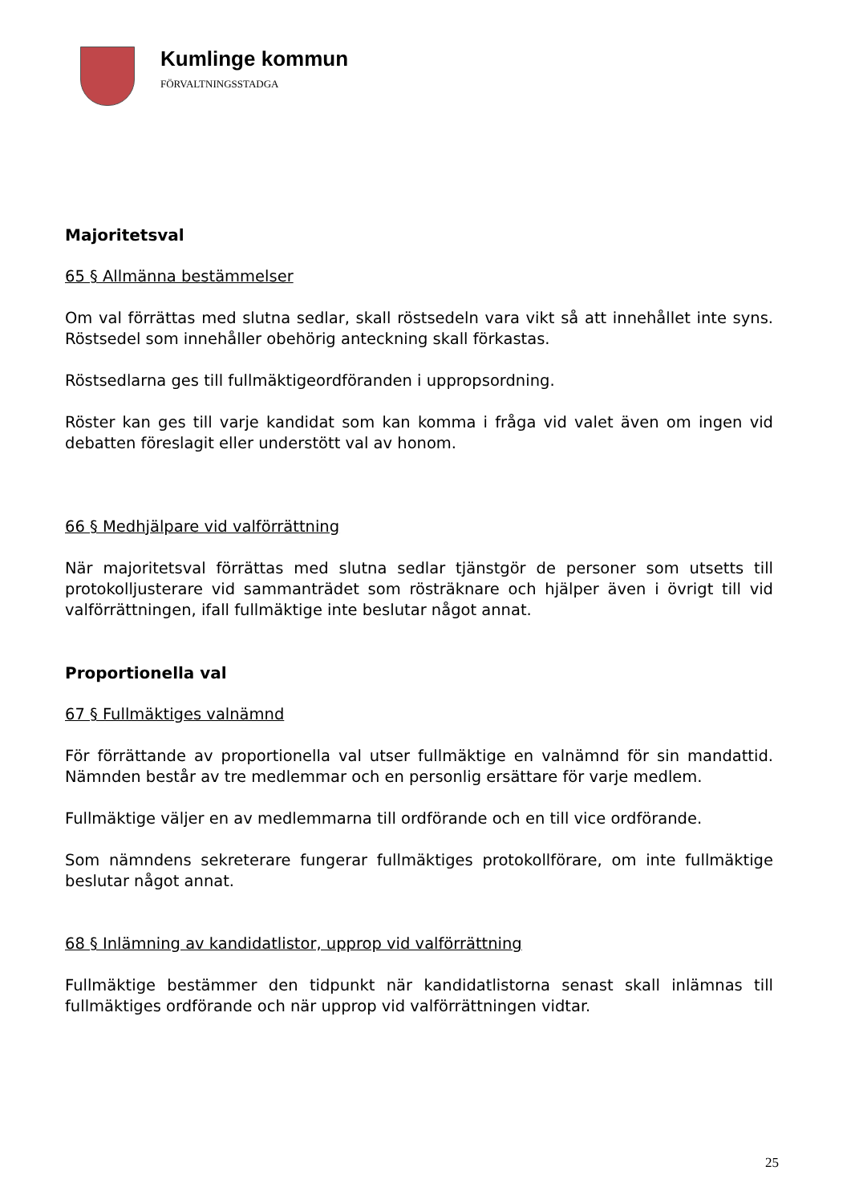Kumlinge kommun
FÖRVALTNINGSSTADGA
Majoritetsval
65 § Allmänna bestämmelser
Om val förrättas med slutna sedlar, skall röstsedeln vara vikt så att innehållet inte syns. Röstsedel som innehåller obehörig anteckning skall förkastas.
Röstsedlarna ges till fullmäktigeordföranden i uppropsordning.
Röster kan ges till varje kandidat som kan komma i fråga vid valet även om ingen vid debatten föreslagit eller understött val av honom.
66 § Medhjälpare vid valförrättning
När majoritetsval förrättas med slutna sedlar tjänstgör de personer som utsetts till protokolljusterare vid sammanträdet som rösträknare och hjälper även i övrigt till vid valförrättningen, ifall fullmäktige inte beslutar något annat.
Proportionella val
67 § Fullmäktiges valnämnd
För förrättande av proportionella val utser fullmäktige en valnämnd för sin mandattid. Nämnden består av tre medlemmar och en personlig ersättare för varje medlem.
Fullmäktige väljer en av medlemmarna till ordförande och en till vice ordförande.
Som nämndens sekreterare fungerar fullmäktiges protokollförare, om inte fullmäktige beslutar något annat.
68 § Inlämning av kandidatlistor, upprop vid valförrättning
Fullmäktige bestämmer den tidpunkt när kandidatlistorna senast skall inlämnas till fullmäktiges ordförande och när upprop vid valförrättningen vidtar.
25